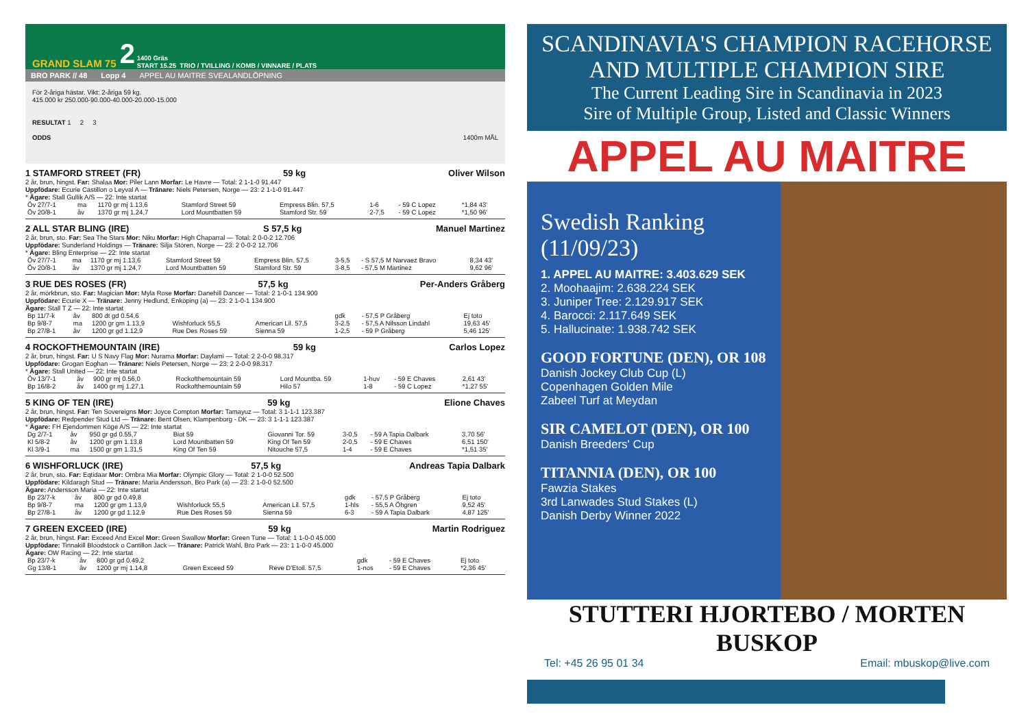GRAND SLAM 75 2 1400 Gräs
START 15.25 TRIO / TVILLING / KOMB / VINNARE / PLATS
BRO PARK // 48 Lopp 4 APPEL AU MAITRE SVEALANDLÖPNING
För 2-åriga hästar. Vikt: 2-åriga 59 kg.
415.000 kr 250.000-90.000-40.000-20.000-15.000
RESULTAT 1 2 3
ODDS 1400m MÅL
1 STAMFORD STREET (FR) 59 kg Oliver Wilson
2 år, brun, hingst. Far: Shalaa Mor: Piler Lann Morfar: Le Havre — Total: 2 1-1-0 91.447
Uppfödare: Ecurie Castillon o Leyval A — Tränare: Niels Petersen, Norge — 23: 2 1-1-0 91.447
* Ägare: Stall Gullik A/S — 22: Inte startat
| Öv 27/7-1 | ma | 1170 gr mj 1.13,6 | Stamford Street 59 | Empress Blin. 57,5 | 1-6 | - 59 C Lopez | *1,84 43' |
| Öv 20/8-1 | åv | 1370 gr mj 1.24,7 | Lord Mountbatten 59 | Stamford Str. 59 | 2-7,5 | - 59 C Lopez | *1,50 96' |
2 ALL STAR BLING (IRE) S 57,5 kg Manuel Martinez
2 år, brun, sto. Far: Sea The Stars Mor: Niku Morfar: High Chaparral — Total: 2 0-0-2 12.706
Uppfödare: Sunderland Holdings — Tränare: Silja Stören, Norge — 23: 2 0-0-2 12.706
* Ägare: Bling Enterprise — 22: Inte startat
| Öv 27/7-1 | ma | 1170 gr mj 1.13,6 | Stamford Street 59 | Empress Blin. 57,5 | 3-5,5 | - S 57,5 M Narvaez Bravo | 8,34 43' |
| Öv 20/8-1 | åv | 1370 gr mj 1.24,7 | Lord Mountbatten 59 | Stamford Str. 59 | 3-8,5 | - 57,5 M Martinez | 9,62 96' |
3 RUE DES ROSES (FR) 57,5 kg Per-Anders Gråberg
2 år, mörkbrun, sto. Far: Magician Mor: Myla Rose Morfar: Danehill Dancer — Total: 2 1-0-1 134.900
Uppfödare: Ecurie X — Tränare: Jenny Hedlund, Enköping (a) — 23: 2 1-0-1 134.900
Ägare: Stall T Z — 22: Inte startat
| Bp 11/7-k | åv | 800 dt gd 0.54,6 | | | gdk | - 57,5 P Gråberg | Ej toto |
| Bp 9/8-7 | ma | 1200 gr gm 1.13,9 | Wishforluck 55,5 | American Lil. 57,5 | 3-2.5 | - 57,5 A Nilsson Lindahl | 19,63 45' |
| Bp 27/8-1 | åv | 1200 gr gd 1.12,9 | Rue Des Roses 59 | Sienna 59 | 1-2,5 | - 59 P Gråberg | 5,46 125' |
4 ROCKOFTHEMOUNTAIN (IRE) 59 kg Carlos Lopez
2 år, brun, hingst. Far: U S Navy Flag Mor: Nurama Morfar: Daylami — Total: 2 2-0-0 98.317
Uppfödare: Grogan Eoghan — Tränare: Niels Petersen, Norge — 23: 2 2-0-0 98.317
* Ägare: Stall United — 22: Inte startat
| Öv 13/7-1 | åv | 900 gr mj 0.56,0 | Rockofthemountain 59 | Lord Mountba. 59 | 1-huv | - 59 E Chaves | 2,61 43' |
| Bp 16/8-2 | åv | 1400 gr mj 1.27,1 | Rockofthemountain 59 | Hilo 57 | 1-8 | - 59 C Lopez | *1,27 55' |
5 KING OF TEN (IRE) 59 kg Elione Chaves
2 år, brun, hingst. Far: Ten Sovereigns Mor: Joyce Compton Morfar: Tamayuz — Total: 3 1-1-1 123.387
Uppfödare: Redpender Stud Ltd — Tränare: Bent Olsen, Klampenborg - DK — 23: 3 1-1-1 123.387
* Ägare: FH Ejendommen Köge A/S — 22: Inte startat
| Dg 2/7-1 | åv | 950 gr gd 0.55,7 | Biot 59 | Giovanni Tor. 59 | 3-0,5 | - 59 A Tapia Dalbark | 3,70 56' |
| Kl 5/8-2 | åv | 1200 gr gm 1.13,8 | Lord Mountbatten 59 | King Of Ten 59 | 2-0,5 | - 59 E Chaves | 6,51 150' |
| Kl 3/9-1 | ma | 1500 gr gm 1.31,5 | King Of Ten 59 | Nitouche 57,5 | 1-4 | - 59 E Chaves | *1,51 35' |
6 WISHFORLUCK (IRE) 57,5 kg Andreas Tapia Dalbark
2 år, brun, sto. Far: Eqtidaar Mor: Ombra Mia Morfar: Olympic Glory — Total: 2 1-0-0 52.500
Uppfödare: Kildaragh Stud — Tränare: Maria Andersson, Bro Park (a) — 23: 2 1-0-0 52.500
Ägare: Andersson Maria — 22: Inte startat
| Bp 23/7-k | åv | 800 gr gd 0.49,8 | | | gdk | - 57,5 P Gråberg | Ej toto |
| Bp 9/8-7 | ma | 1200 gr gm 1.13,9 | Wishforluck 55,5 | American Lil. 57,5 | 1-hls | - 55,5 A Öhgren | 9,52 45' |
| Bp 27/8-1 | åv | 1200 gr gd 1.12,9 | Rue Des Roses 59 | Sienna 59 | 6-3 | - 59 A Tapia Dalbark | 4,87 125' |
7 GREEN EXCEED (IRE) 59 kg Martin Rodriguez
2 år, brun, hingst. Far: Exceed And Excel Mor: Green Swallow Morfar: Green Tune — Total: 1 1-0-0 45.000
Uppfödare: Tinnakill Bloodstock o Cantillon Jack — Tränare: Patrick Wahl, Bro Park — 23: 1 1-0-0 45.000
Ägare: OW Racing — 22: Inte startat
| Bp 23/7-k | åv | 800 gr gd 0.49,2 | | | gdk | - 59 E Chaves | Ej toto |
| Gg 13/8-1 | åv | 1200 gr mj 1.14,8 | Green Exceed 59 | Reve D'Etoil. 57,5 | 1-nos | - 59 E Chaves | *2,36 45' |
SCANDINAVIA'S CHAMPION RACEHORSE
AND MULTIPLE CHAMPION SIRE
The Current Leading Sire in Scandinavia in 2023
Sire of Multiple Group, Listed and Classic Winners
APPEL AU MAITRE
Swedish Ranking
(11/09/23)
1. APPEL AU MAITRE: 3.403.629 SEK
2. Moohaajim: 2.638.224 SEK
3. Juniper Tree: 2.129.917 SEK
4. Barocci: 2.117.649 SEK
5. Hallucinate: 1.938.742 SEK
GOOD FORTUNE (DEN), OR 108
Danish Jockey Club Cup (L)
Copenhagen Golden Mile
Zabeel Turf at Meydan
SIR CAMELOT (DEN), OR 100
Danish Breeders' Cup
TITANNIA (DEN), OR 100
Fawzia Stakes
3rd Lanwades Stud Stakes (L)
Danish Derby Winner 2022
STUTTERI HJORTEBO / MORTEN BUSKOP
Tel: +45 26 95 01 34 Email: mbuskop@live.com